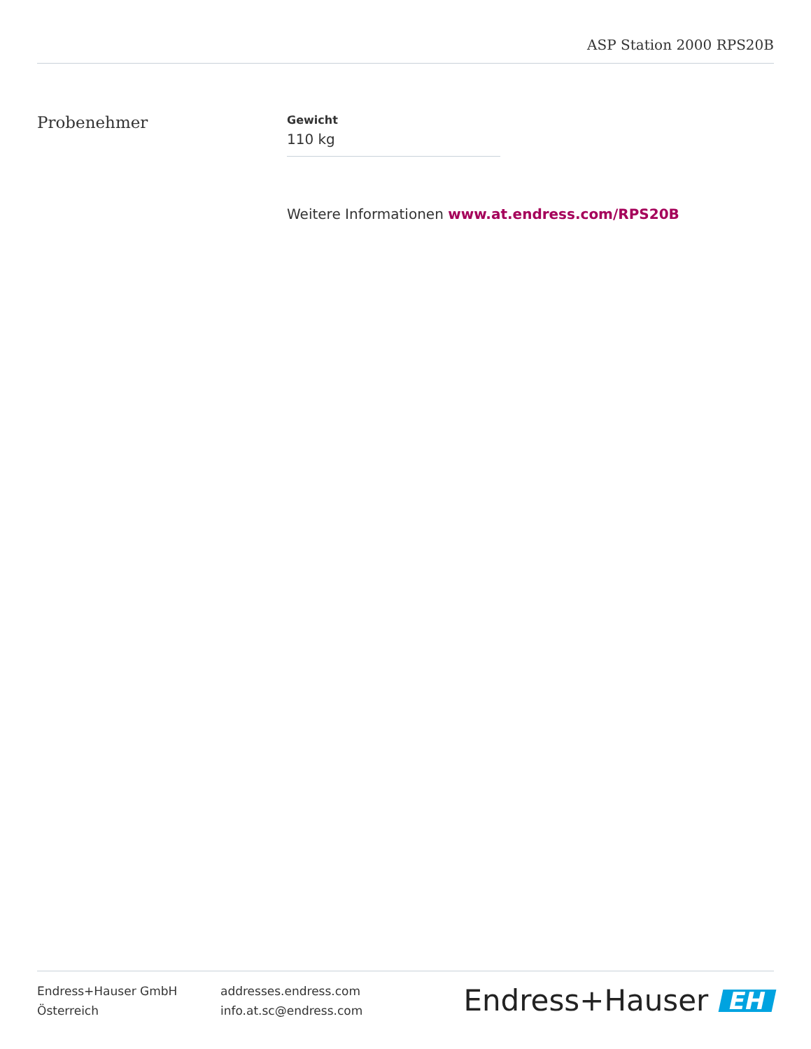ASP Station 2000 RPS20B
Probenehmer
Gewicht
110 kg
Weitere Informationen www.at.endress.com/RPS20B
Endress+Hauser GmbH
Österreich
addresses.endress.com
info.at.sc@endress.com
Endress+Hauser EH